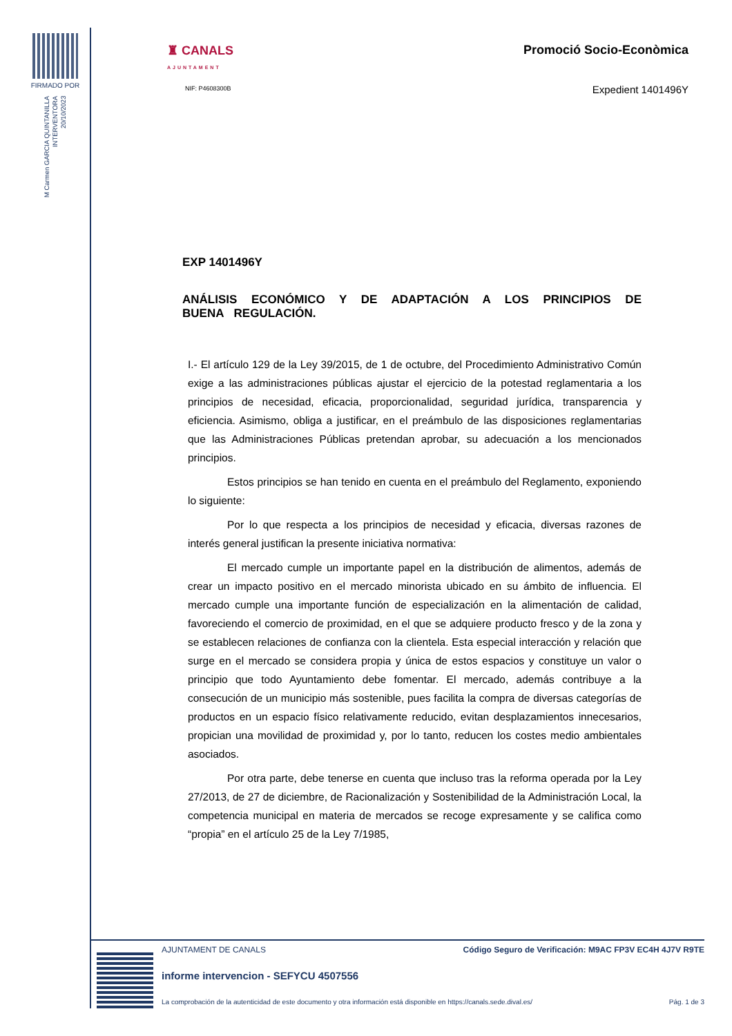FIRMADO POR
M Carmen GARCIA QUINTANILLA
INTERVENTORA
20/10/2023
♜ CANALS
AJUNTAMENT
NIF: P4608300B
Promoció Socio-Econòmica
Expedient 1401496Y
EXP 1401496Y
ANÁLISIS ECONÓMICO Y DE ADAPTACIÓN A LOS PRINCIPIOS DE BUENA REGULACIÓN.
I.- El artículo 129 de la Ley 39/2015, de 1 de octubre, del Procedimiento Administrativo Común exige a las administraciones públicas ajustar el ejercicio de la potestad reglamentaria a los principios de necesidad, eficacia, proporcionalidad, seguridad jurídica, transparencia y eficiencia. Asimismo, obliga a justificar, en el preámbulo de las disposiciones reglamentarias que las Administraciones Públicas pretendan aprobar, su adecuación a los mencionados principios.
Estos principios se han tenido en cuenta en el preámbulo del Reglamento, exponiendo lo siguiente:
Por lo que respecta a los principios de necesidad y eficacia, diversas razones de interés general justifican la presente iniciativa normativa:
El mercado cumple un importante papel en la distribución de alimentos, además de crear un impacto positivo en el mercado minorista ubicado en su ámbito de influencia. El mercado cumple una importante función de especialización en la alimentación de calidad, favoreciendo el comercio de proximidad, en el que se adquiere producto fresco y de la zona y se establecen relaciones de confianza con la clientela. Esta especial interacción y relación que surge en el mercado se considera propia y única de estos espacios y constituye un valor o principio que todo Ayuntamiento debe fomentar. El mercado, además contribuye a la consecución de un municipio más sostenible, pues facilita la compra de diversas categorías de productos en un espacio físico relativamente reducido, evitan desplazamientos innecesarios, propician una movilidad de proximidad y, por lo tanto, reducen los costes medio ambientales asociados.
Por otra parte, debe tenerse en cuenta que incluso tras la reforma operada por la Ley 27/2013, de 27 de diciembre, de Racionalización y Sostenibilidad de la Administración Local, la competencia municipal en materia de mercados se recoge expresamente y se califica como “propia” en el artículo 25 de la Ley 7/1985,
AJUNTAMENT DE CANALS Código Seguro de Verificación: M9AC FP3V EC4H 4J7V R9TE
informe intervencion - SEFYCU 4507556
La comprobación de la autenticidad de este documento y otra información está disponible en https://canals.sede.dival.es/ Pág. 1 de 3